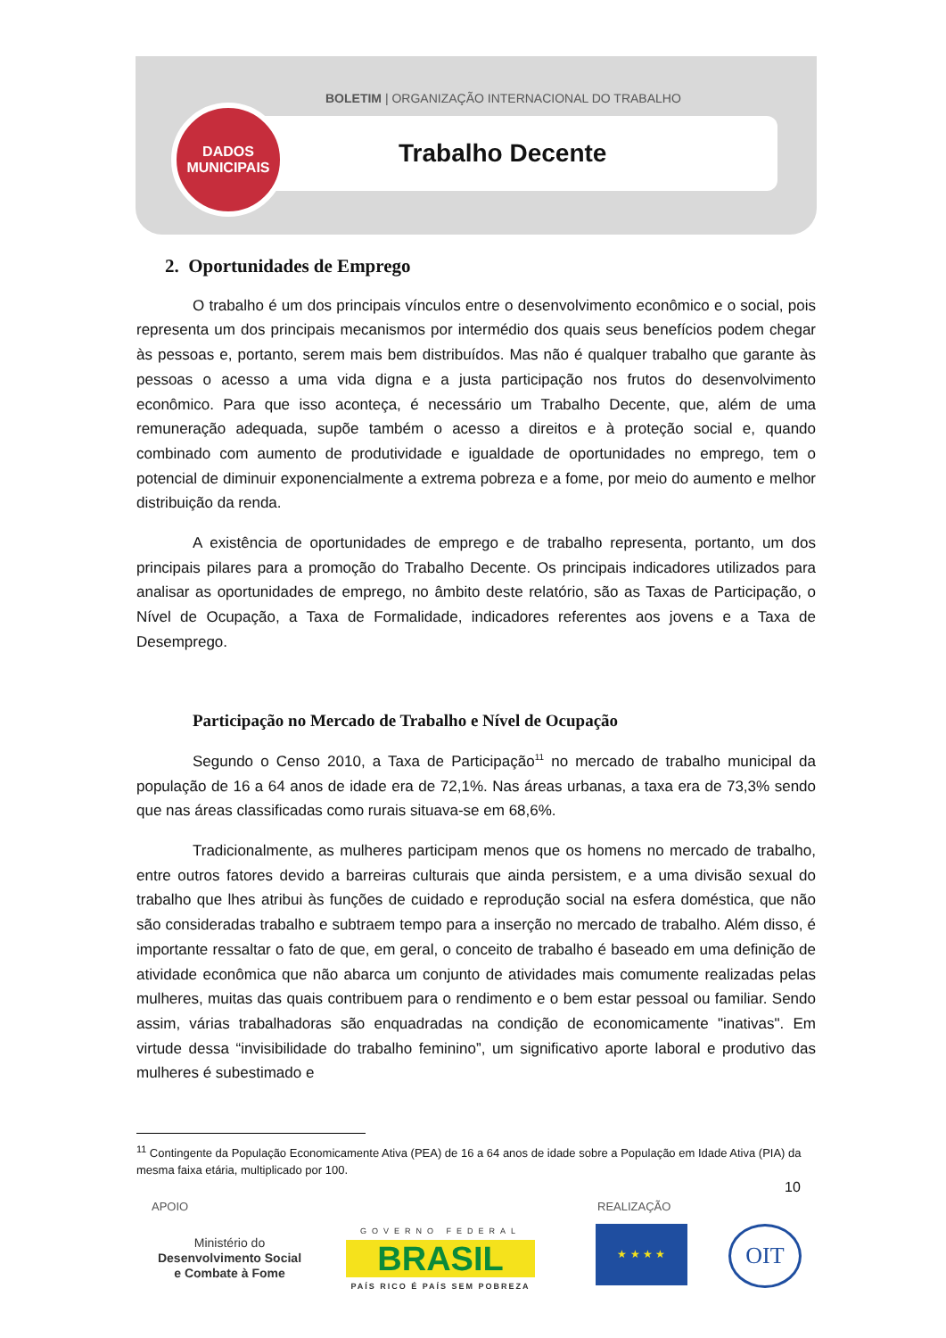BOLETIM | ORGANIZAÇÃO INTERNACIONAL DO TRABALHO
DADOS
MUNICIPAIS
Trabalho Decente
2. Oportunidades de Emprego
O trabalho é um dos principais vínculos entre o desenvolvimento econômico e o social, pois representa um dos principais mecanismos por intermédio dos quais seus benefícios podem chegar às pessoas e, portanto, serem mais bem distribuídos. Mas não é qualquer trabalho que garante às pessoas o acesso a uma vida digna e a justa participação nos frutos do desenvolvimento econômico. Para que isso aconteça, é necessário um Trabalho Decente, que, além de uma remuneração adequada, supõe também o acesso a direitos e à proteção social e, quando combinado com aumento de produtividade e igualdade de oportunidades no emprego, tem o potencial de diminuir exponencialmente a extrema pobreza e a fome, por meio do aumento e melhor distribuição da renda.
A existência de oportunidades de emprego e de trabalho representa, portanto, um dos principais pilares para a promoção do Trabalho Decente. Os principais indicadores utilizados para analisar as oportunidades de emprego, no âmbito deste relatório, são as Taxas de Participação, o Nível de Ocupação, a Taxa de Formalidade, indicadores referentes aos jovens e a Taxa de Desemprego.
Participação no Mercado de Trabalho e Nível de Ocupação
Segundo o Censo 2010, a Taxa de Participação<sup>11</sup> no mercado de trabalho municipal da população de 16 a 64 anos de idade era de 72,1%. Nas áreas urbanas, a taxa era de 73,3% sendo que nas áreas classificadas como rurais situava-se em 68,6%.
Tradicionalmente, as mulheres participam menos que os homens no mercado de trabalho, entre outros fatores devido a barreiras culturais que ainda persistem, e a uma divisão sexual do trabalho que lhes atribui às funções de cuidado e reprodução social na esfera doméstica, que não são consideradas trabalho e subtraem tempo para a inserção no mercado de trabalho. Além disso, é importante ressaltar o fato de que, em geral, o conceito de trabalho é baseado em uma definição de atividade econômica que não abarca um conjunto de atividades mais comumente realizadas pelas mulheres, muitas das quais contribuem para o rendimento e o bem estar pessoal ou familiar. Sendo assim, várias trabalhadoras são enquadradas na condição de economicamente "inativas". Em virtude dessa “invisibilidade do trabalho feminino”, um significativo aporte laboral e produtivo das mulheres é subestimado e
<sup>11</sup> Contingente da População Economicamente Ativa (PEA) de 16 a 64 anos de idade sobre a População em Idade Ativa (PIA) da mesma faixa etária, multiplicado por 100.
10
APOIO REALIZAÇÃO
Ministério do
Desenvolvimento Social
e Combate à Fome
GOVERNO FEDERAL
BRASIL
PAÍS RICO É PAÍS SEM POBREZA
★ ★ ★ ★ OIT